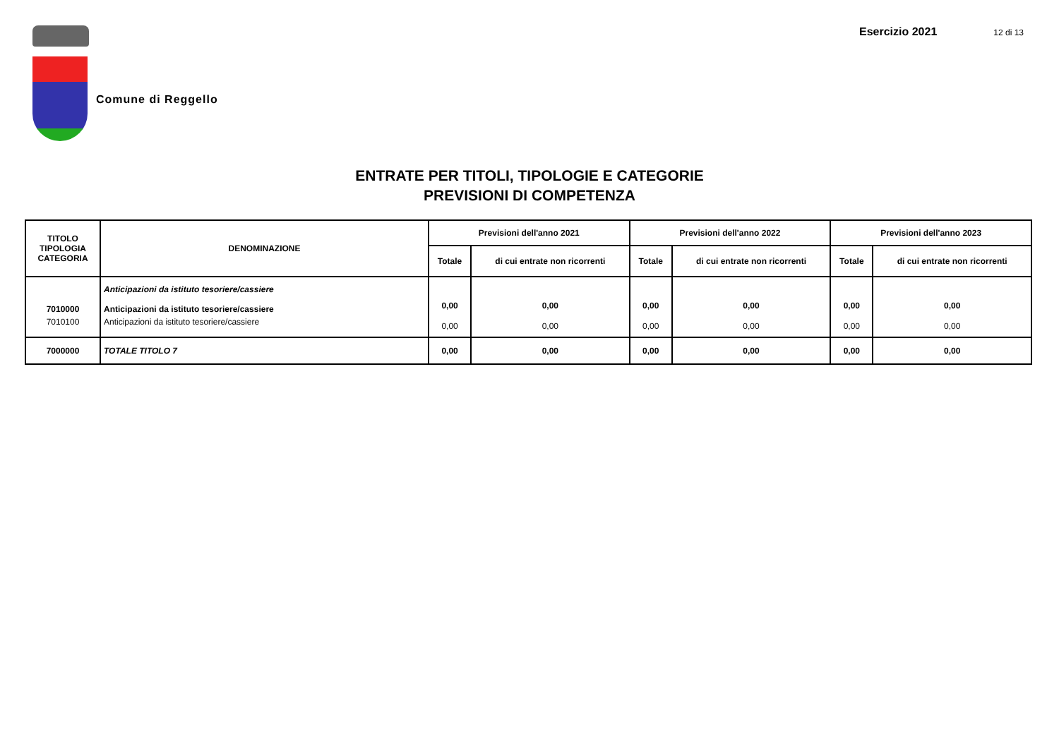Comune di Reggello
Esercizio 2021 12 di 13
ENTRATE PER TITOLI, TIPOLOGIE E CATEGORIE
PREVISIONI DI COMPETENZA
| TITOLO TIPOLOGIA CATEGORIA | DENOMINAZIONE | Previsioni dell'anno 2021 | | Previsioni dell'anno 2022 | | Previsioni dell'anno 2023 | |
| --- | --- | --- | --- | --- | --- | --- | --- |
| | | Totale | di cui entrate non ricorrenti | Totale | di cui entrate non ricorrenti | Totale | di cui entrate non ricorrenti |
| | Anticipazioni da istituto tesoriere/cassiere | | | | | | |
| 7010000 | Anticipazioni da istituto tesoriere/cassiere | 0,00 | 0,00 | 0,00 | 0,00 | 0,00 | 0,00 |
| 7010100 | Anticipazioni da istituto tesoriere/cassiere | 0,00 | 0,00 | 0,00 | 0,00 | 0,00 | 0,00 |
| 7000000 | TOTALE TITOLO 7 | 0,00 | 0,00 | 0,00 | 0,00 | 0,00 | 0,00 |